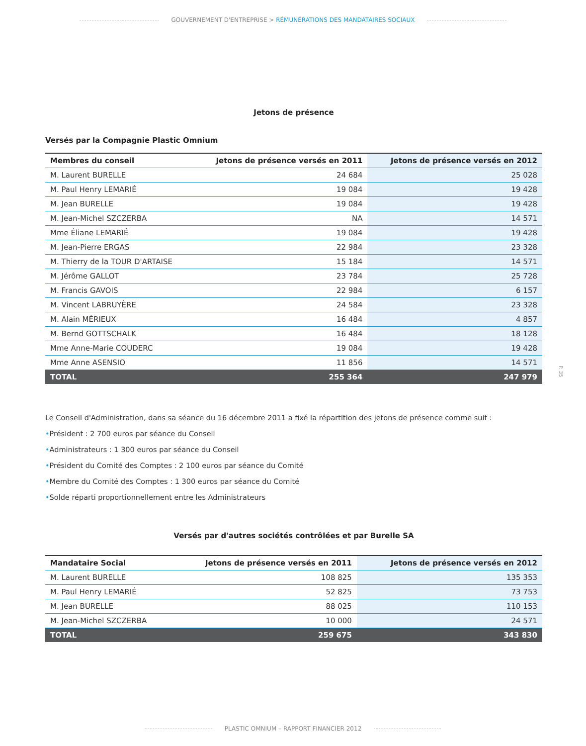GOUVERNEMENT D'ENTREPRISE > RÉMUNÉRATIONS DES MANDATAIRES SOCIAUX
Jetons de présence
Versés par la Compagnie Plastic Omnium
| Membres du conseil | Jetons de présence versés en 2011 | Jetons de présence versés en 2012 |
| --- | --- | --- |
| M. Laurent BURELLE | 24 684 | 25 028 |
| M. Paul Henry LEMARIÉ | 19 084 | 19 428 |
| M. Jean BURELLE | 19 084 | 19 428 |
| M. Jean-Michel SZCZERBA | NA | 14 571 |
| Mme Éliane LEMARIÉ | 19 084 | 19 428 |
| M. Jean-Pierre ERGAS | 22 984 | 23 328 |
| M. Thierry de la TOUR D'ARTAISE | 15 184 | 14 571 |
| M. Jérôme GALLOT | 23 784 | 25 728 |
| M. Francis GAVOIS | 22 984 | 6 157 |
| M. Vincent LABRUYÈRE | 24 584 | 23 328 |
| M. Alain MÉRIEUX | 16 484 | 4 857 |
| M. Bernd GOTTSCHALK | 16 484 | 18 128 |
| Mme Anne-Marie COUDERC | 19 084 | 19 428 |
| Mme Anne ASENSIO | 11 856 | 14 571 |
| TOTAL | 255 364 | 247 979 |
Le Conseil d'Administration, dans sa séance du 16 décembre 2011 a fixé la répartition des jetons de présence comme suit :
•Président : 2 700 euros par séance du Conseil
•Administrateurs : 1 300 euros par séance du Conseil
•Président du Comité des Comptes : 2 100 euros par séance du Comité
•Membre du Comité des Comptes : 1 300 euros par séance du Comité
•Solde réparti proportionnellement entre les Administrateurs
Versés par d'autres sociétés contrôlées et par Burelle SA
| Mandataire Social | Jetons de présence versés en 2011 | Jetons de présence versés en 2012 |
| --- | --- | --- |
| M. Laurent BURELLE | 108 825 | 135 353 |
| M. Paul Henry LEMARIÉ | 52 825 | 73 753 |
| M. Jean BURELLE | 88 025 | 110 153 |
| M. Jean-Michel SZCZERBA | 10 000 | 24 571 |
| TOTAL | 259 675 | 343 830 |
P. 35
PLASTIC OMNIUM – RAPPORT FINANCIER 2012